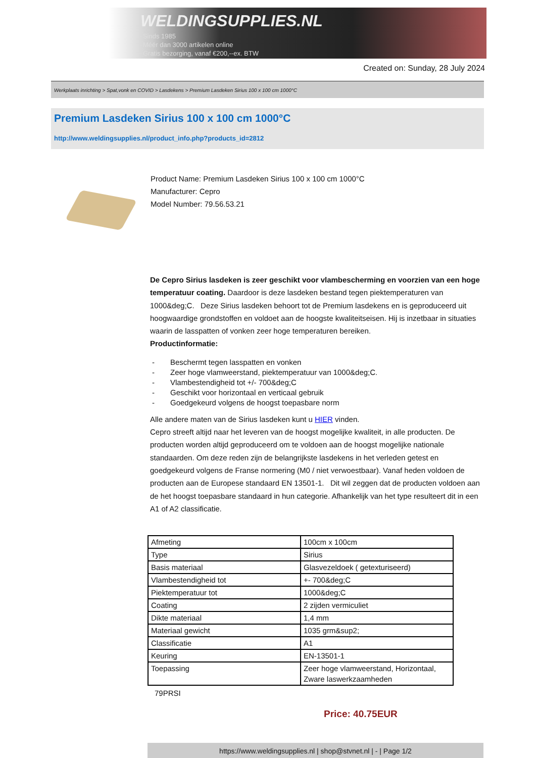WELDINGSUPPLIES.NL
- Sinds 1985
- Méér dan 3000 artikelen online
- Gratis bezorging, vanaf €200,--ex. BTW
Created on: Sunday, 28 July 2024
Werkplaats inrichting > Spat,vonk en COVID > Lasdekens > Premium Lasdeken Sirius 100 x 100 cm 1000°C
Premium Lasdeken Sirius 100 x 100 cm 1000°C
http://www.weldingsupplies.nl/product_info.php?products_id=2812
Product Name: Premium Lasdeken Sirius 100 x 100 cm 1000°C
Manufacturer: Cepro
Model Number: 79.56.53.21
De Cepro Sirius lasdeken is zeer geschikt voor vlambescherming en voorzien van een hoge temperatuur coating. Daardoor is deze lasdeken bestand tegen piektemperaturen van 1000&deg;C. Deze Sirius lasdeken behoort tot de Premium lasdekens en is geproduceerd uit hoogwaardige grondstoffen en voldoet aan de hoogste kwaliteitseisen. Hij is inzetbaar in situaties waarin de lasspatten of vonken zeer hoge temperaturen bereiken.
Productinformatie:
- Beschermt tegen lasspatten en vonken
- Zeer hoge vlamweerstand, piektemperatuur van 1000&deg;C.
- Vlambestendigheid tot +/- 700&deg;C
- Geschikt voor horizontaal en verticaal gebruik
- Goedgekeurd volgens de hoogst toepasbare norm
Alle andere maten van de Sirius lasdeken kunt u HIER vinden.
Cepro streeft altijd naar het leveren van de hoogst mogelijke kwaliteit, in alle producten. De producten worden altijd geproduceerd om te voldoen aan de hoogst mogelijke nationale standaarden. Om deze reden zijn de belangrijkste lasdekens in het verleden getest en goedgekeurd volgens de Franse normering (M0 / niet verwoestbaar). Vanaf heden voldoen de producten aan de Europese standaard EN 13501-1. Dit wil zeggen dat de producten voldoen aan de het hoogst toepasbare standaard in hun categorie. Afhankelijk van het type resulteert dit in een A1 of A2 classificatie.
| Afmeting | 100cm x 100cm |
| Type | Sirius |
| Basis materiaal | Glasvezeldoek ( getexturiseerd) |
| Vlambestendigheid tot | +- 700&deg;C |
| Piektemperatuur tot | 1000&deg;C |
| Coating | 2 zijden vermiculiet |
| Dikte materiaal | 1,4 mm |
| Materiaal gewicht | 1035 grm&sup2; |
| Classificatie | A1 |
| Keuring | EN-13501-1 |
| Toepassing | Zeer hoge vlamweerstand, Horizontaal, Zware laswerkzaamheden |
79PRSI
Price: 40.75EUR
https://www.weldingsupplies.nl | shop@stvnet.nl | - | Page 1/2